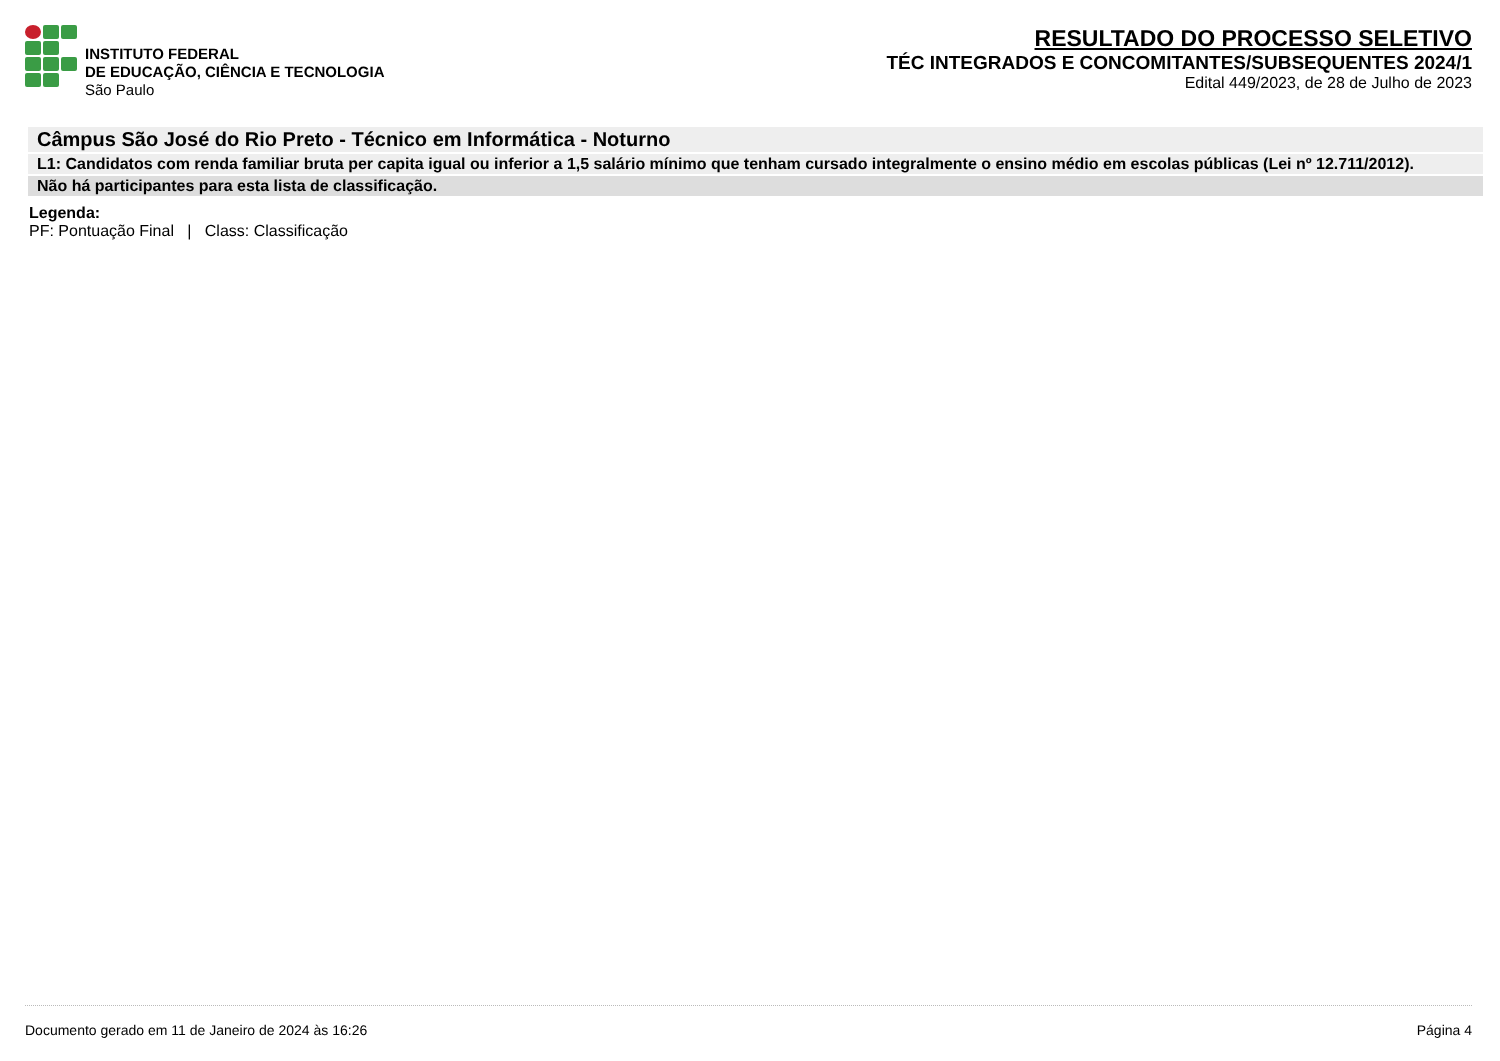INSTITUTO FEDERAL
DE EDUCAÇÃO, CIÊNCIA E TECNOLOGIA
São Paulo
RESULTADO DO PROCESSO SELETIVO
TÉC INTEGRADOS E CONCOMITANTES/SUBSEQUENTES 2024/1
Edital 449/2023, de 28 de Julho de 2023
Câmpus São José do Rio Preto - Técnico em Informática - Noturno
L1: Candidatos com renda familiar bruta per capita igual ou inferior a 1,5 salário mínimo que tenham cursado integralmente o ensino médio em escolas públicas (Lei nº 12.711/2012).
Não há participantes para esta lista de classificação.
Legenda:
PF: Pontuação Final | Class: Classificação
Documento gerado em 11 de Janeiro de 2024 às 16:26 Página 4